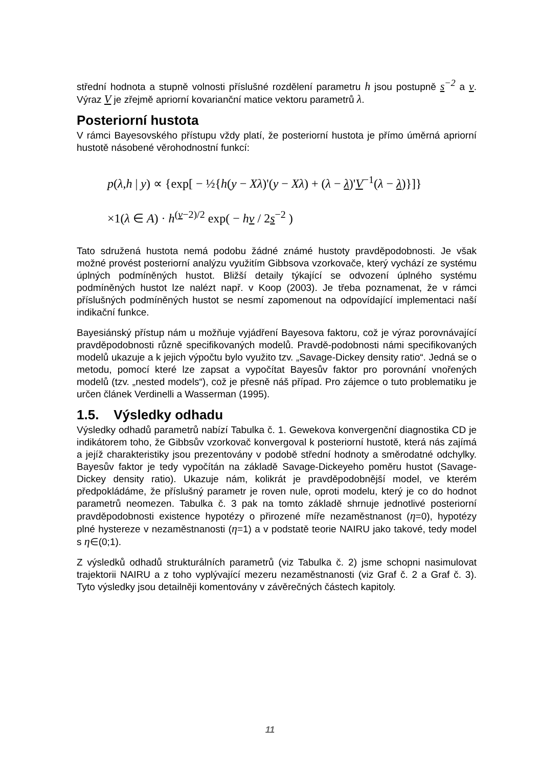střední hodnota a stupně volnosti příslušné rozdělení parametru h jsou postupně s<sup>−2</sup> a ν. Výraz V je zřejmě apriorní kovarianční matice vektoru parametrů λ.
Posteriorní hustota
V rámci Bayesovského přístupu vždy platí, že posteriorní hustota je přímo úměrná apriorní hustotě násobené věrohodnostní funkcí:
p(λ,h | y) ∝ {exp[ − ½{h(y − Xλ)'(y − Xλ) + (λ − λ)'V<sup>−1</sup>(λ − λ)}]}
×1(λ ∈ A) · h<sup>(ν−2)/2</sup> exp( − hν / 2s<sup>−2</sup> )
Tato sdružená hustota nemá podobu žádné známé hustoty pravděpodobnosti. Je však možné provést posteriorní analýzu využitím Gibbsova vzorkovače, který vychází ze systému úplných podmíněných hustot. Bližší detaily týkající se odvození úplného systému podmíněných hustot lze nalézt např. v Koop (2003). Je třeba poznamenat, že v rámci příslušných podmíněných hustot se nesmí zapomenout na odpovídající implementaci naší indikační funkce.
Bayesiánský přístup nám u možňuje vyjádření Bayesova faktoru, což je výraz porovnávající pravděpodobnosti různě specifikovaných modelů. Pravdě-podobnosti námi specifikovaných modelů ukazuje a k jejich výpočtu bylo využito tzv. „Savage-Dickey density ratio“. Jedná se o metodu, pomocí které lze zapsat a vypočítat Bayesův faktor pro porovnání vnořených modelů (tzv. „nested models“), což je přesně náš případ. Pro zájemce o tuto problematiku je určen článek Verdinelli a Wasserman (1995).
1.5. Výsledky odhadu
Výsledky odhadů parametrů nabízí Tabulka č. 1. Gewekova konvergenční diagnostika CD je indikátorem toho, že Gibbsův vzorkovač konvergoval k posteriorní hustotě, která nás zajímá a jejíž charakteristiky jsou prezentovány v podobě střední hodnoty a směrodatné odchylky. Bayesův faktor je tedy vypočítán na základě Savage-Dickeyeho poměru hustot (Savage-Dickey density ratio). Ukazuje nám, kolikrát je pravděpodobnější model, ve kterém předpokládáme, že příslušný parametr je roven nule, oproti modelu, který je co do hodnot parametrů neomezen. Tabulka č. 3 pak na tomto základě shrnuje jednotlivé posteriorní pravděpodobnosti existence hypotézy o přirozené míře nezaměstnanost (η=0), hypotézy plné hystereze v nezaměstnanosti (η=1) a v podstatě teorie NAIRU jako takové, tedy model s η∈(0;1).
Z výsledků odhadů strukturálních parametrů (viz Tabulka č. 2) jsme schopni nasimulovat trajektorii NAIRU a z toho vyplývající mezeru nezaměstnanosti (viz Graf č. 2 a Graf č. 3). Tyto výsledky jsou detailněji komentovány v závěrečných částech kapitoly.
11